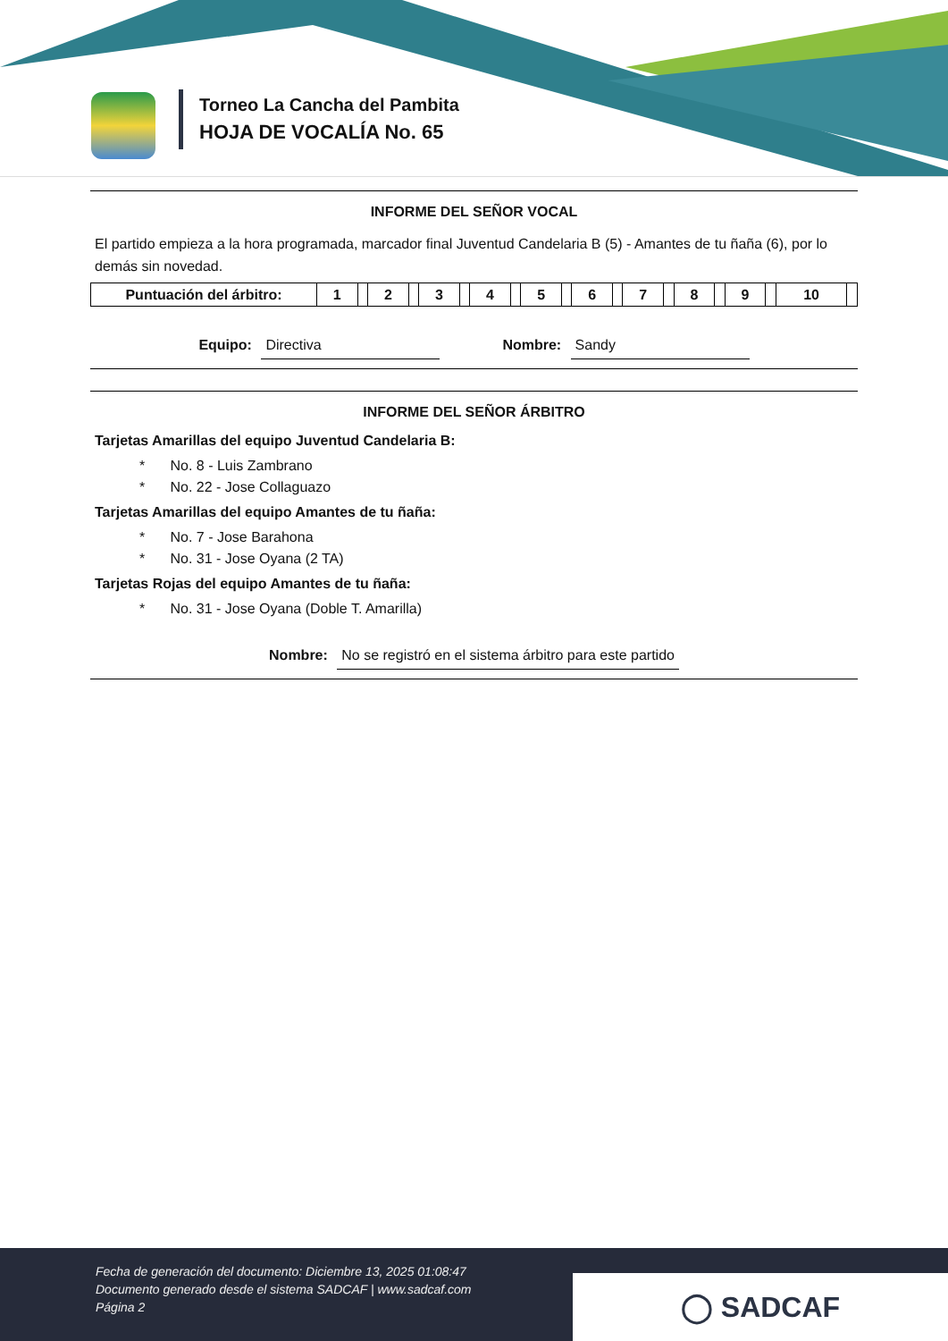Torneo La Cancha del Pambita
HOJA DE VOCALÍA No. 65
INFORME DEL SEÑOR VOCAL
El partido empieza a la hora programada, marcador final Juventud Candelaria B (5) - Amantes de tu ñaña (6), por lo demás sin novedad.
| Puntuación del árbitro: | 1 | | 2 | | 3 | | 4 | | 5 | | 6 | | 7 | | 8 | | 9 | | 10 | |
Equipo: Directiva Nombre: Sandy
INFORME DEL SEÑOR ÁRBITRO
Tarjetas Amarillas del equipo Juventud Candelaria B:
* No. 8 - Luis Zambrano
* No. 22 - Jose Collaguazo
Tarjetas Amarillas del equipo Amantes de tu ñaña:
* No. 7 - Jose Barahona
* No. 31 - Jose Oyana (2 TA)
Tarjetas Rojas del equipo Amantes de tu ñaña:
* No. 31 - Jose Oyana (Doble T. Amarilla)
Nombre: No se registró en el sistema árbitro para este partido
Fecha de generación del documento: Diciembre 13, 2025 01:08:47
Documento generado desde el sistema SADCAF | www.sadcaf.com
Página 2
◯ SADCAF